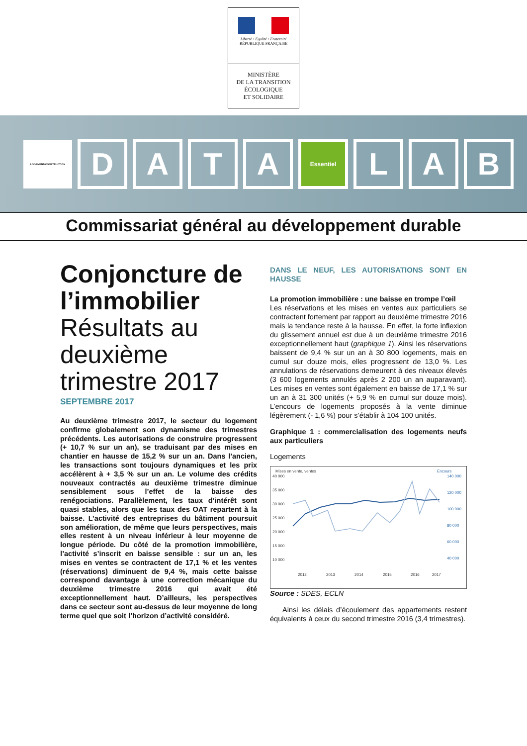Liberté • Égalité • Fraternité
RÉPUBLIQUE FRANÇAISE
MINISTÈRE
DE LA TRANSITION
ÉCOLOGIQUE
ET SOLIDAIRE
LOGEMENT/CONSTRUCTION
D A T A
Essentiel
L A B
Commissariat général au développement durable
Conjoncture de l’immobilier
Résultats au deuxième trimestre 2017
SEPTEMBRE 2017
Au deuxième trimestre 2017, le secteur du logement confirme globalement son dynamisme des trimestres précédents. Les autorisations de construire progressent (+ 10,7 % sur un an), se traduisant par des mises en chantier en hausse de 15,2 % sur un an. Dans l'ancien, les transactions sont toujours dynamiques et les prix accélèrent à + 3,5 % sur un an. Le volume des crédits nouveaux contractés au deuxième trimestre diminue sensiblement sous l’effet de la baisse des renégociations. Parallèlement, les taux d’intérêt sont quasi stables, alors que les taux des OAT repartent à la baisse. L’activité des entreprises du bâtiment poursuit son amélioration, de même que leurs perspectives, mais elles restent à un niveau inférieur à leur moyenne de longue période. Du côté de la promotion immobilière, l’activité s’inscrit en baisse sensible : sur un an, les mises en ventes se contractent de 17,1 % et les ventes (réservations) diminuent de 9,4 %, mais cette baisse correspond davantage à une correction mécanique du deuxième trimestre 2016 qui avait été exceptionnellement haut. D’ailleurs, les perspectives dans ce secteur sont au-dessus de leur moyenne de long terme quel que soit l’horizon d’activité considéré.
DANS LE NEUF, LES AUTORISATIONS SONT EN HAUSSE
La promotion immobilière : une baisse en trompe l’œil
Les réservations et les mises en ventes aux particuliers se contractent fortement par rapport au deuxième trimestre 2016 mais la tendance reste à la hausse. En effet, la forte inflexion du glissement annuel est due à un deuxième trimestre 2016 exceptionnellement haut (graphique 1). Ainsi les réservations baissent de 9,4 % sur un an à 30 800 logements, mais en cumul sur douze mois, elles progressent de 13,0 %. Les annulations de réservations demeurent à des niveaux élevés (3 600 logements annulés après 2 200 un an auparavant). Les mises en ventes sont également en baisse de 17,1 % sur un an à 31 300 unités (+ 5,9 % en cumul sur douze mois). L’encours de logements proposés à la vente diminue légèrement (- 1,6 %) pour s’établir à 104 100 unités.
Graphique 1 : commercialisation des logements neufs aux particuliers
Logements
Mises en vente, ventes
Encours
40 000
35 000
30 000
25 000
20 000
15 000
10 000
140 000
120 000
100 000
80 000
60 000
40 000
2012
2013
2014
2015
2016
2017
Source : SDES, ECLN
Ainsi les délais d’écoulement des appartements restent équivalents à ceux du second trimestre 2016 (3,4 trimestres).